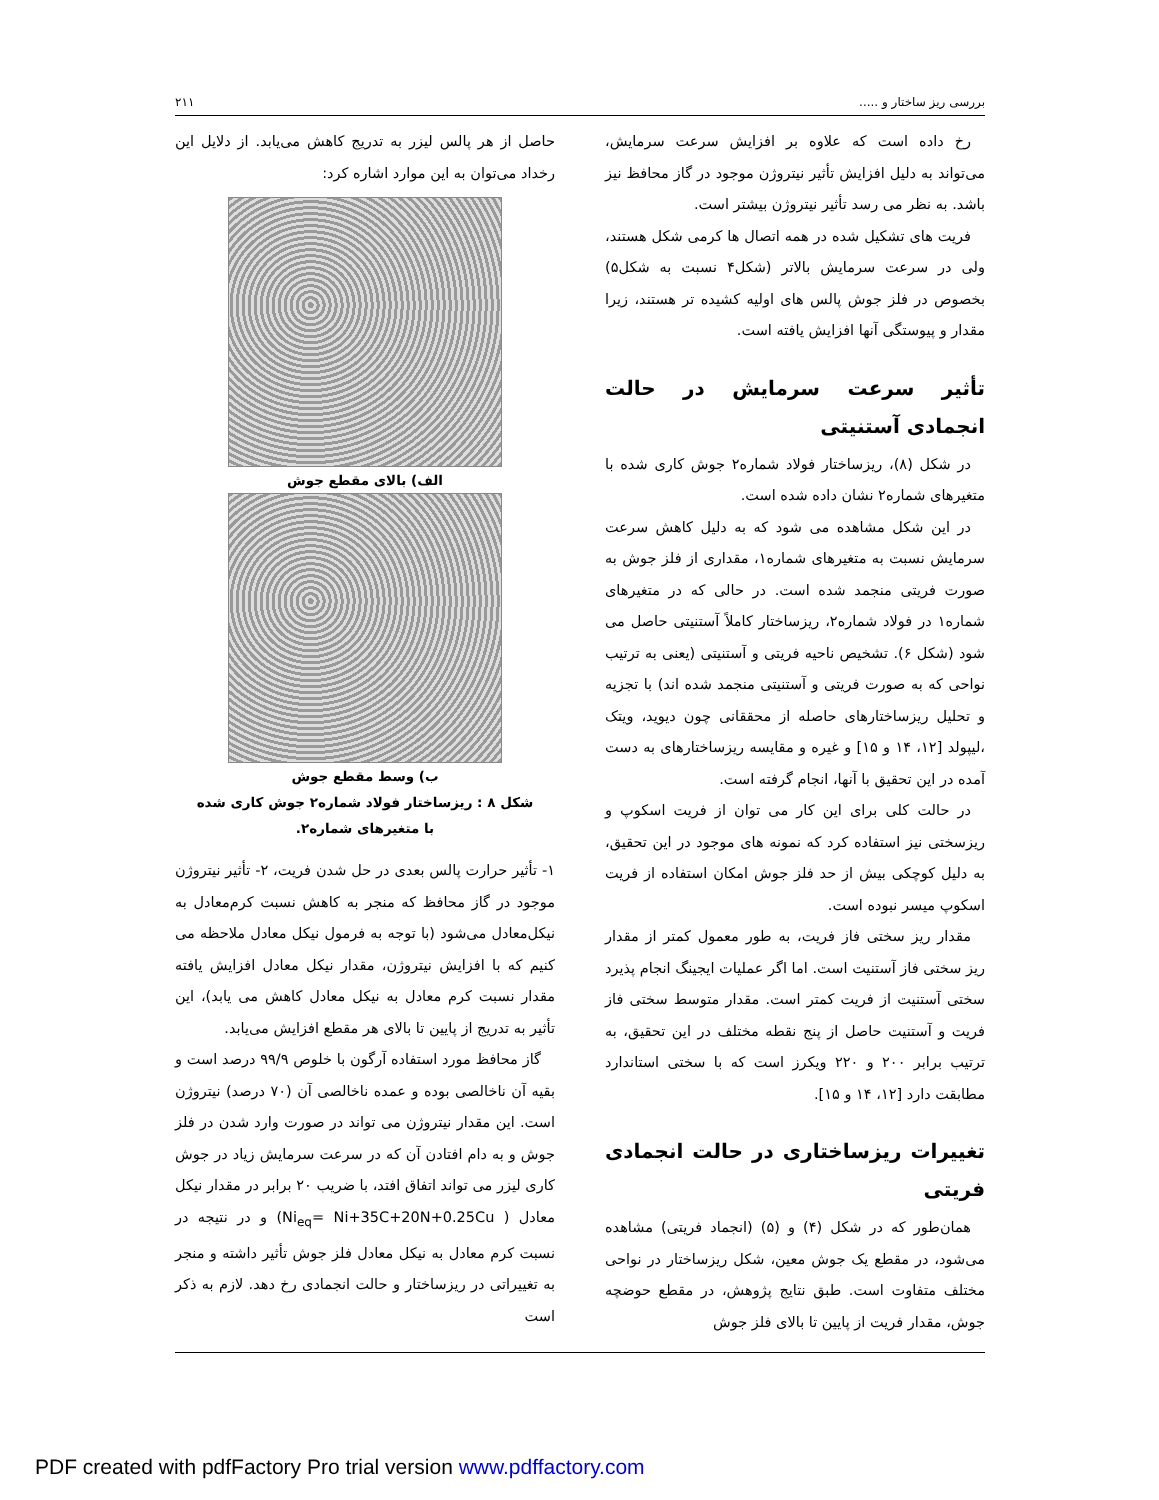بررسی ریز ساختار و ..... ۲۱۱
رخ داده است که علاوه بر افزایش سرعت سرمایش، می‌تواند به دلیل افزایش تأثیر نیتروژن موجود در گاز محافظ نیز باشد. به نظر می رسد تأثیر نیتروژن بیشتر است.
فریت های تشکیل شده در همه اتصال ها کرمی شکل هستند، ولی در سرعت سرمایش بالاتر (شکل۴ نسبت به شکل۵) بخصوص در فلز جوش پالس های اولیه کشیده تر هستند، زیرا مقدار و پیوستگی آنها افزایش یافته است.
تأثیر سرعت سرمایش در حالت انجمادی آستنیتی
در شکل (۸)، ریزساختار فولاد شماره۲ جوش کاری شده با متغیرهای شماره۲ نشان داده شده است.
در این شکل مشاهده می شود که به دلیل کاهش سرعت سرمایش نسبت به متغیرهای شماره۱، مقداری از فلز جوش به صورت فریتی منجمد شده است. در حالی که در متغیرهای شماره۱ در فولاد شماره۲، ریزساختار کاملاً آستنیتی حاصل می شود (شکل ۶). تشخیص ناحیه فریتی و آستنیتی (یعنی به ترتیب نواحی که به صورت فریتی و آستنیتی منجمد شده اند) با تجزیه و تحلیل ریزساختارهای حاصله از محققانی چون دیوید، ویتک ،لیپولد [۱۲، ۱۴ و ۱۵] و غیره و مقایسه ریزساختارهای به دست آمده در این تحقیق با آنها، انجام گرفته است.
در حالت کلی برای این کار می توان از فریت اسکوپ و ریزسختی نیز استفاده کرد که نمونه های موجود در این تحقیق، به دلیل کوچکی بیش از حد فلز جوش امکان استفاده از فریت اسکوپ میسر نبوده است.
مقدار ریز سختی فاز فریت، به طور معمول کمتر از مقدار ریز سختی فاز آستنیت است. اما اگر عملیات ایجینگ انجام پذیرد سختی آستنیت از فریت کمتر است. مقدار متوسط سختی فاز فریت و آستنیت حاصل از پنج نقطه مختلف در این تحقیق، به ترتیب برابر ۲۰۰ و ۲۲۰ ویکرز است که با سختی استاندارد مطابقت دارد [۱۲، ۱۴ و ۱۵].
تغییرات ریزساختاری در حالت انجمادی فریتی
همان‌طور که در شکل (۴) و (۵) (انجماد فریتی) مشاهده می‌شود، در مقطع یک جوش معین، شکل ریزساختار در نواحی مختلف متفاوت است. طبق نتایج پژوهش، در مقطع حوضچه جوش، مقدار فریت از پایین تا بالای فلز جوش
حاصل از هر پالس لیزر به تدریج کاهش می‌یابد. از دلایل این رخداد می‌توان به این موارد اشاره کرد:
الف) بالای مقطع جوش
ب) وسط مقطع جوش
شکل ۸ : ریزساختار فولاد شماره۲ جوش کاری شده
با متغیرهای شماره۲.
۱- تأثیر حرارت پالس بعدی در حل شدن فریت، ۲- تأثیر نیتروژن موجود در گاز محافظ که منجر به کاهش نسبت کرم‌معادل به نیکل‌معادل می‌شود (با توجه به فرمول نیکل معادل ملاحظه می کنیم که با افزایش نیتروژن، مقدار نیکل معادل افزایش یافته مقدار نسبت کرم معادل به نیکل معادل کاهش می یابد)، این تأثیر به تدریج از پایین تا بالای هر مقطع افزایش می‌یابد.
گاز محافظ مورد استفاده آرگون با خلوص ۹۹/۹ درصد است و بقیه آن ناخالصی بوده و عمده ناخالصی آن (۷۰ درصد) نیتروژن است. این مقدار نیتروژن می تواند در صورت وارد شدن در فلز جوش و به دام افتادن آن که در سرعت سرمایش زیاد در جوش کاری لیزر می تواند اتفاق افتد، با ضریب ۲۰ برابر در مقدار نیکل معادل ( Ni<sub>eq</sub>= Ni+35C+20N+0.25Cu) و در نتیجه در نسبت کرم معادل به نیکل معادل فلز جوش تأثیر داشته و منجر به تغییراتی در ریزساختار و حالت انجمادی رخ دهد. لازم به ذکر است
PDF created with pdfFactory Pro trial version www.pdffactory.com